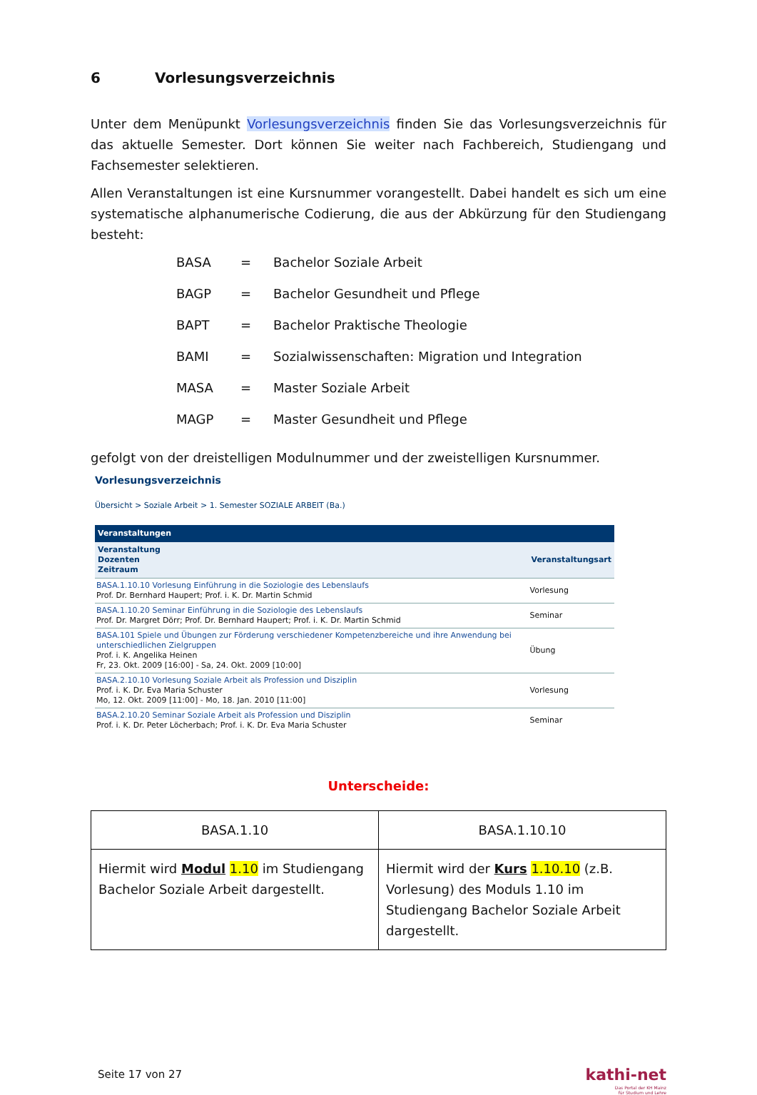6 Vorlesungsverzeichnis
Unter dem Menüpunkt Vorlesungsverzeichnis finden Sie das Vorlesungsverzeichnis für das aktuelle Semester. Dort können Sie weiter nach Fachbereich, Studiengang und Fachsemester selektieren.
Allen Veranstaltungen ist eine Kursnummer vorangestellt. Dabei handelt es sich um eine systematische alphanumerische Codierung, die aus der Abkürzung für den Studiengang besteht:
| BASA | = | Bachelor Soziale Arbeit |
| BAGP | = | Bachelor Gesundheit und Pflege |
| BAPT | = | Bachelor Praktische Theologie |
| BAMI | = | Sozialwissenschaften: Migration und Integration |
| MASA | = | Master Soziale Arbeit |
| MAGP | = | Master Gesundheit und Pflege |
gefolgt von der dreistelligen Modulnummer und der zweistelligen Kursnummer.
Vorlesungsverzeichnis
Übersicht > Soziale Arbeit > 1. Semester SOZIALE ARBEIT (Ba.)
| Veranstaltungen | |
| --- | --- |
| Veranstaltung Dozenten Zeitraum | Veranstaltungsart |
| BASA.1.10.10 Vorlesung Einführung in die Soziologie des Lebenslaufs Prof. Dr. Bernhard Haupert; Prof. i. K. Dr. Martin Schmid | Vorlesung |
| BASA.1.10.20 Seminar Einführung in die Soziologie des Lebenslaufs Prof. Dr. Margret Dörr; Prof. Dr. Bernhard Haupert; Prof. i. K. Dr. Martin Schmid | Seminar |
| BASA.101 Spiele und Übungen zur Förderung verschiedener Kompetenzbereiche und ihre Anwendung bei unterschiedlichen Zielgruppen Prof. i. K. Angelika Heinen Fr, 23. Okt. 2009 [16:00] - Sa, 24. Okt. 2009 [10:00] | Übung |
| BASA.2.10.10 Vorlesung Soziale Arbeit als Profession und Disziplin Prof. i. K. Dr. Eva Maria Schuster Mo, 12. Okt. 2009 [11:00] - Mo, 18. Jan. 2010 [11:00] | Vorlesung |
| BASA.2.10.20 Seminar Soziale Arbeit als Profession und Disziplin Prof. i. K. Dr. Peter Löcherbach; Prof. i. K. Dr. Eva Maria Schuster | Seminar |
Unterscheide:
| BASA.1.10 | BASA.1.10.10 |
| Hiermit wird Modul 1.10 im Studiengang Bachelor Soziale Arbeit dargestellt. | Hiermit wird der Kurs 1.10.10 (z.B. Vorlesung) des Moduls 1.10 im Studiengang Bachelor Soziale Arbeit dargestellt. |
Seite 17 von 27 kathi-net
Das Portal der KH Mainz
für Studium und Lehre